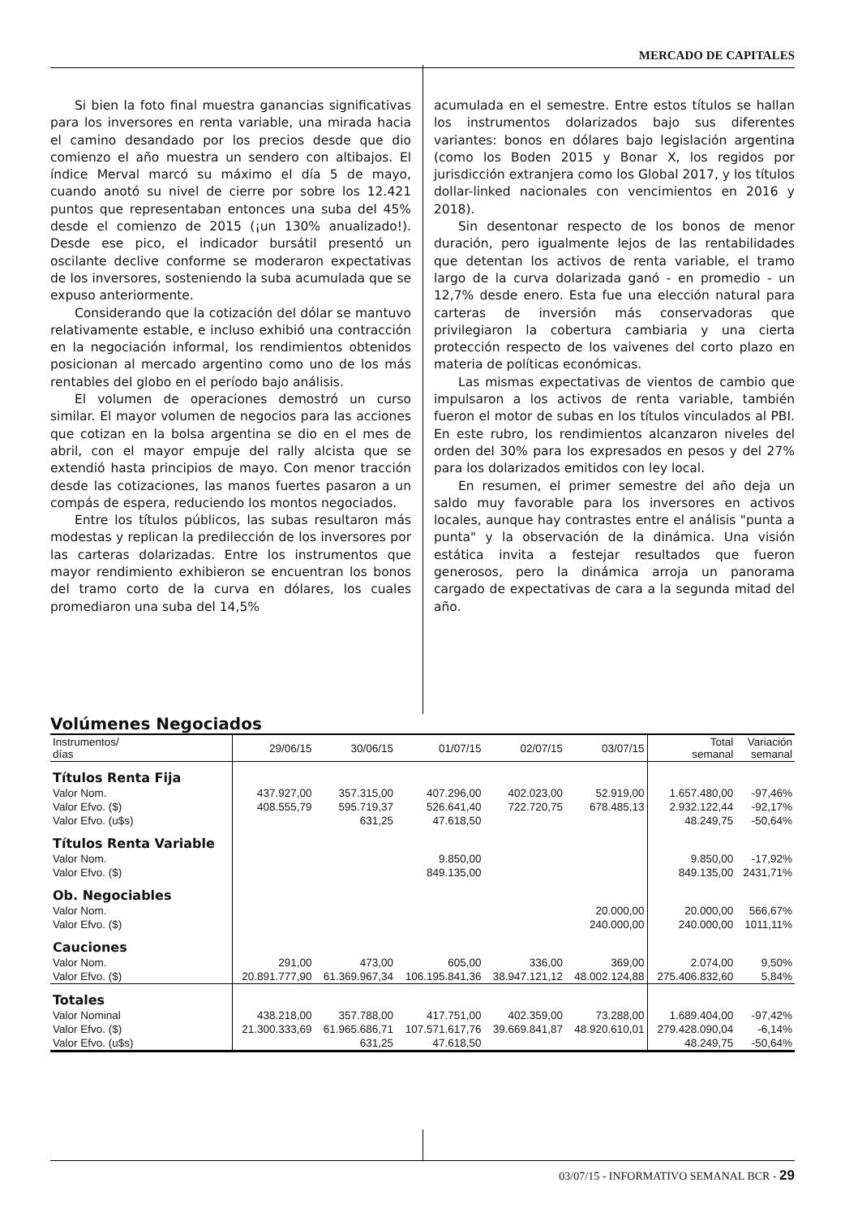MERCADO DE CAPITALES
Si bien la foto final muestra ganancias significativas para los inversores en renta variable, una mirada hacia el camino desandado por los precios desde que dio comienzo el año muestra un sendero con altibajos. El índice Merval marcó su máximo el día 5 de mayo, cuando anotó su nivel de cierre por sobre los 12.421 puntos que representaban entonces una suba del 45% desde el comienzo de 2015 (¡un 130% anualizado!). Desde ese pico, el indicador bursátil presentó un oscilante declive conforme se moderaron expectativas de los inversores, sosteniendo la suba acumulada que se expuso anteriormente.
Considerando que la cotización del dólar se mantuvo relativamente estable, e incluso exhibió una contracción en la negociación informal, los rendimientos obtenidos posicionan al mercado argentino como uno de los más rentables del globo en el período bajo análisis.
El volumen de operaciones demostró un curso similar. El mayor volumen de negocios para las acciones que cotizan en la bolsa argentina se dio en el mes de abril, con el mayor empuje del rally alcista que se extendió hasta principios de mayo. Con menor tracción desde las cotizaciones, las manos fuertes pasaron a un compás de espera, reduciendo los montos negociados.
Entre los títulos públicos, las subas resultaron más modestas y replican la predilección de los inversores por las carteras dolarizadas. Entre los instrumentos que mayor rendimiento exhibieron se encuentran los bonos del tramo corto de la curva en dólares, los cuales promediaron una suba del 14,5%
acumulada en el semestre. Entre estos títulos se hallan los instrumentos dolarizados bajo sus diferentes variantes: bonos en dólares bajo legislación argentina (como los Boden 2015 y Bonar X, los regidos por jurisdicción extranjera como los Global 2017, y los títulos dollar-linked nacionales con vencimientos en 2016 y 2018).
Sin desentonar respecto de los bonos de menor duración, pero igualmente lejos de las rentabilidades que detentan los activos de renta variable, el tramo largo de la curva dolarizada ganó - en promedio - un 12,7% desde enero. Esta fue una elección natural para carteras de inversión más conservadoras que privilegiaron la cobertura cambiaria y una cierta protección respecto de los vaivenes del corto plazo en materia de políticas económicas.
Las mismas expectativas de vientos de cambio que impulsaron a los activos de renta variable, también fueron el motor de subas en los títulos vinculados al PBI. En este rubro, los rendimientos alcanzaron niveles del orden del 30% para los expresados en pesos y del 27% para los dolarizados emitidos con ley local.
En resumen, el primer semestre del año deja un saldo muy favorable para los inversores en activos locales, aunque hay contrastes entre el análisis "punta a punta" y la observación de la dinámica. Una visión estática invita a festejar resultados que fueron generosos, pero la dinámica arroja un panorama cargado de expectativas de cara a la segunda mitad del año.
Volúmenes Negociados
| Instrumentos/ días | 29/06/15 | 30/06/15 | 01/07/15 | 02/07/15 | 03/07/15 | Total semanal | Variación semanal |
| --- | --- | --- | --- | --- | --- | --- | --- |
| Títulos Renta Fija | | | | | | | |
| Valor Nom. | 437.927,00 | 357.315,00 | 407.296,00 | 402.023,00 | 52.919,00 | 1.657.480,00 | -97,46% |
| Valor Efvo. ($) | 408.555,79 | 595.719,37 | 526.641,40 | 722.720,75 | 678.485,13 | 2.932.122,44 | -92,17% |
| Valor Efvo. (u$s) | | 631,25 | 47.618,50 | | | 48.249,75 | -50,64% |
| Títulos Renta Variable | | | | | | | |
| Valor Nom. | | | 9.850,00 | | | 9.850,00 | -17,92% |
| Valor Efvo. ($) | | | 849.135,00 | | | 849.135,00 | 2431,71% |
| Ob. Negociables | | | | | | | |
| Valor Nom. | | | | | 20.000,00 | 20.000,00 | 566,67% |
| Valor Efvo. ($) | | | | | 240.000,00 | 240.000,00 | 1011,11% |
| Cauciones | | | | | | | |
| Valor Nom. | 291,00 | 473,00 | 605,00 | 336,00 | 369,00 | 2.074,00 | 9,50% |
| Valor Efvo. ($) | 20.891.777,90 | 61.369.967,34 | 106.195.841,36 | 38.947.121,12 | 48.002.124,88 | 275.406.832,60 | 5,84% |
| Totales | | | | | | | |
| Valor Nominal | 438.218,00 | 357.788,00 | 417.751,00 | 402.359,00 | 73.288,00 | 1.689.404,00 | -97,42% |
| Valor Efvo. ($) | 21.300.333,69 | 61.965.686,71 | 107.571.617,76 | 39.669.841,87 | 48.920.610,01 | 279.428.090,04 | -6,14% |
| Valor Efvo. (u$s) | | 631,25 | 47.618,50 | | | 48.249,75 | -50,64% |
03/07/15 - INFORMATIVO SEMANAL BCR - 29